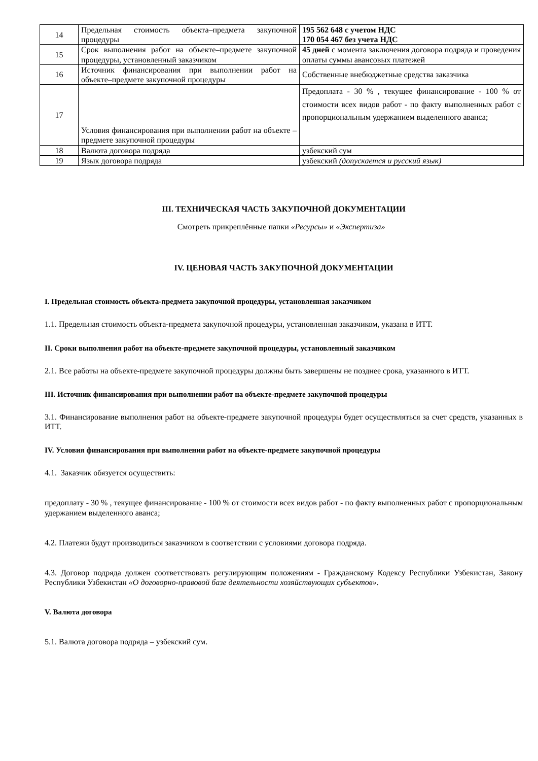| 14 | Предельная стоимость объекта–предмета закупочной процедуры | 195 562 648 с учетом НДС 170 054 467 без учета НДС |
| 15 | Срок выполнения работ на объекте–предмете закупочной процедуры, установленный заказчиком | 45 дней с момента заключения договора подряда и проведения оплаты суммы авансовых платежей |
| 16 | Источник финансирования при выполнении работ на объекте–предмете закупочной процедуры | Собственные внебюджетные средства заказчика |
| 17 | Условия финансирования при выполнении работ на объекте – предмете закупочной процедуры | Предоплата - 30 % , текущее финансирование - 100 % от стоимости всех видов работ - по факту выполненных работ с пропорциональным удержанием выделенного аванса; |
| 18 | Валюта договора подряда | узбекский сум |
| 19 | Язык договора подряда | узбекский (допускается и русский язык) |
III. ТЕХНИЧЕСКАЯ ЧАСТЬ ЗАКУПОЧНОЙ ДОКУМЕНТАЦИИ
Смотреть прикреплённые папки «Ресурсы» и «Экспертиза»
IV. ЦЕНОВАЯ ЧАСТЬ ЗАКУПОЧНОЙ ДОКУМЕНТАЦИИ
I. Предельная стоимость объекта-предмета закупочной процедуры, установленная заказчиком
1.1. Предельная стоимость объекта-предмета закупочной процедуры, установленная заказчиком, указана в ИТТ.
II. Сроки выполнения работ на объекте-предмете закупочной процедуры, установленный заказчиком
2.1. Все работы на объекте-предмете закупочной процедуры должны быть завершены не позднее срока, указанного в ИТТ.
III. Источник финансирования при выполнении работ на объекте-предмете закупочной процедуры
3.1. Финансирование выполнения работ на объекте-предмете закупочной процедуры будет осуществляться за счет средств, указанных в ИТТ.
IV. Условия финансирования при выполнении работ на объекте-предмете закупочной процедуры
4.1. Заказчик обязуется осуществить:
предоплату - 30 % , текущее финансирование - 100 % от стоимости всех видов работ - по факту выполненных работ с пропорциональным удержанием выделенного аванса;
4.2. Платежи будут производиться заказчиком в соответствии с условиями договора подряда.
4.3. Договор подряда должен соответствовать регулирующим положениям - Гражданскому Кодексу Республики Узбекистан, Закону Республики Узбекистан «О договорно-правовой базе деятельности хозяйствующих субъектов».
V. Валюта договора
5.1. Валюта договора подряда – узбекский сум.